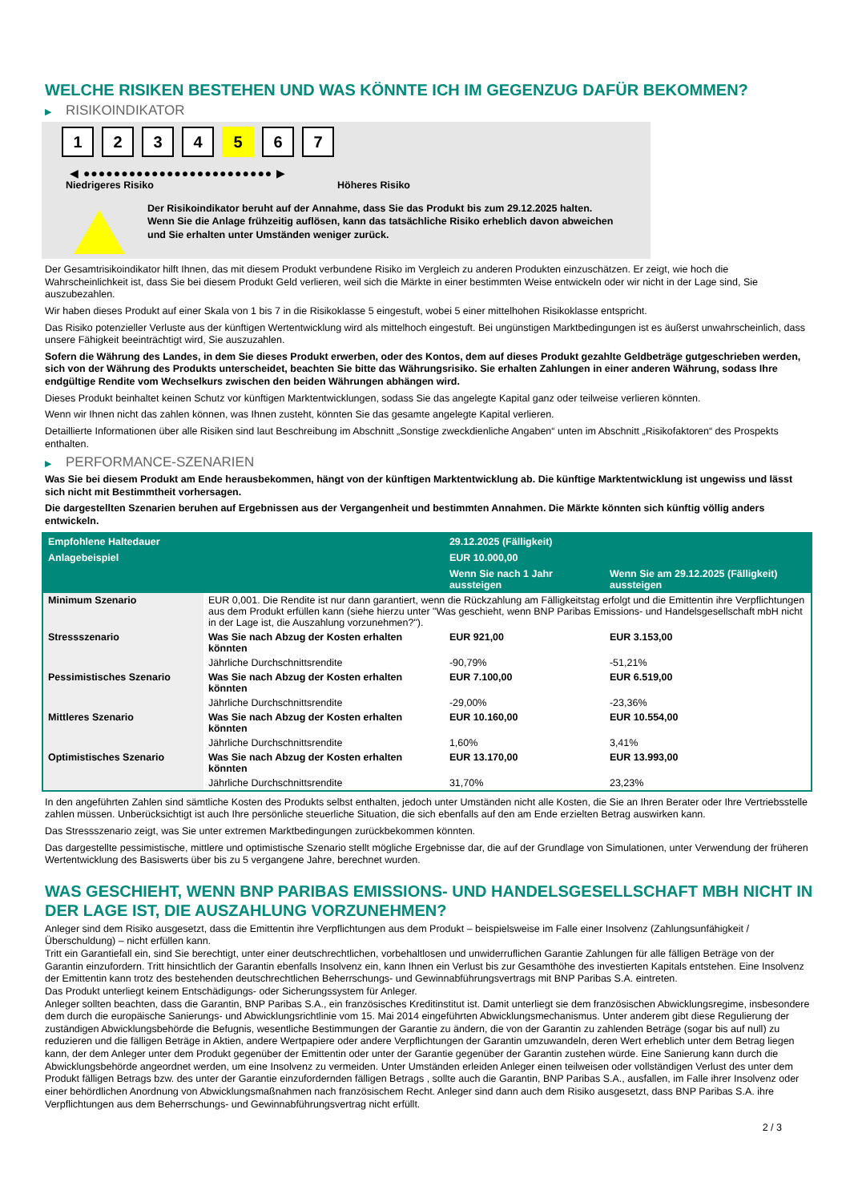WELCHE RISIKEN BESTEHEN UND WAS KÖNNTE ICH IM GEGENZUG DAFÜR BEKOMMEN?
▶ RISIKOINDIKATOR
1 2 3 4 5 6 7
◀ ●●●●●●●●●●●●●●●●●●●●●●●●● ▶
Niedrigeres Risiko Höheres Risiko
Der Risikoindikator beruht auf der Annahme, dass Sie das Produkt bis zum 29.12.2025 halten.
Wenn Sie die Anlage frühzeitig auflösen, kann das tatsächliche Risiko erheblich davon abweichen und Sie erhalten unter Umständen weniger zurück.
Der Gesamtrisikoindikator hilft Ihnen, das mit diesem Produkt verbundene Risiko im Vergleich zu anderen Produkten einzuschätzen. Er zeigt, wie hoch die Wahrscheinlichkeit ist, dass Sie bei diesem Produkt Geld verlieren, weil sich die Märkte in einer bestimmten Weise entwickeln oder wir nicht in der Lage sind, Sie auszubezahlen.
Wir haben dieses Produkt auf einer Skala von 1 bis 7 in die Risikoklasse 5 eingestuft, wobei 5 einer mittelhohen Risikoklasse entspricht.
Das Risiko potenzieller Verluste aus der künftigen Wertentwicklung wird als mittelhoch eingestuft. Bei ungünstigen Marktbedingungen ist es äußerst unwahrscheinlich, dass unsere Fähigkeit beeinträchtigt wird, Sie auszuzahlen.
Sofern die Währung des Landes, in dem Sie dieses Produkt erwerben, oder des Kontos, dem auf dieses Produkt gezahlte Geldbeträge gutgeschrieben werden, sich von der Währung des Produkts unterscheidet, beachten Sie bitte das Währungsrisiko. Sie erhalten Zahlungen in einer anderen Währung, sodass Ihre endgültige Rendite vom Wechselkurs zwischen den beiden Währungen abhängen wird.
Dieses Produkt beinhaltet keinen Schutz vor künftigen Marktentwicklungen, sodass Sie das angelegte Kapital ganz oder teilweise verlieren könnten.
Wenn wir Ihnen nicht das zahlen können, was Ihnen zusteht, könnten Sie das gesamte angelegte Kapital verlieren.
Detaillierte Informationen über alle Risiken sind laut Beschreibung im Abschnitt „Sonstige zweckdienliche Angaben“ unten im Abschnitt „Risikofaktoren“ des Prospekts enthalten.
▶ PERFORMANCE-SZENARIEN
Was Sie bei diesem Produkt am Ende herausbekommen, hängt von der künftigen Marktentwicklung ab. Die künftige Marktentwicklung ist ungewiss und lässt sich nicht mit Bestimmtheit vorhersagen.
Die dargestellten Szenarien beruhen auf Ergebnissen aus der Vergangenheit und bestimmten Annahmen. Die Märkte könnten sich künftig völlig anders entwickeln.
| Empfohlene Haltedauer | | 29.12.2025 (Fälligkeit) | |
| --- | --- | --- | --- |
| Anlagebeispiel | | EUR 10.000,00 | |
| | | Wenn Sie nach 1 Jahr aussteigen | Wenn Sie am 29.12.2025 (Fälligkeit) aussteigen |
| Minimum Szenario | EUR 0,001. Die Rendite ist nur dann garantiert, wenn die Rückzahlung am Fälligkeitstag erfolgt und die Emittentin ihre Verpflichtungen aus dem Produkt erfüllen kann (siehe hierzu unter "Was geschieht, wenn BNP Paribas Emissions- und Handelsgesellschaft mbH nicht in der Lage ist, die Auszahlung vorzunehmen?"). | | |
| Stressszenario | Was Sie nach Abzug der Kosten erhalten könnten | EUR 921,00 | EUR 3.153,00 |
| | Jährliche Durchschnittsrendite | -90,79% | -51,21% |
| Pessimistisches Szenario | Was Sie nach Abzug der Kosten erhalten könnten | EUR 7.100,00 | EUR 6.519,00 |
| | Jährliche Durchschnittsrendite | -29,00% | -23,36% |
| Mittleres Szenario | Was Sie nach Abzug der Kosten erhalten könnten | EUR 10.160,00 | EUR 10.554,00 |
| | Jährliche Durchschnittsrendite | 1,60% | 3,41% |
| Optimistisches Szenario | Was Sie nach Abzug der Kosten erhalten könnten | EUR 13.170,00 | EUR 13.993,00 |
| | Jährliche Durchschnittsrendite | 31,70% | 23,23% |
In den angeführten Zahlen sind sämtliche Kosten des Produkts selbst enthalten, jedoch unter Umständen nicht alle Kosten, die Sie an Ihren Berater oder Ihre Vertriebsstelle zahlen müssen. Unberücksichtigt ist auch Ihre persönliche steuerliche Situation, die sich ebenfalls auf den am Ende erzielten Betrag auswirken kann.
Das Stressszenario zeigt, was Sie unter extremen Marktbedingungen zurückbekommen könnten.
Das dargestellte pessimistische, mittlere und optimistische Szenario stellt mögliche Ergebnisse dar, die auf der Grundlage von Simulationen, unter Verwendung der früheren Wertentwicklung des Basiswerts über bis zu 5 vergangene Jahre, berechnet wurden.
WAS GESCHIEHT, WENN BNP PARIBAS EMISSIONS- UND HANDELSGESELLSCHAFT MBH NICHT IN DER LAGE IST, DIE AUSZAHLUNG VORZUNEHMEN?
Anleger sind dem Risiko ausgesetzt, dass die Emittentin ihre Verpflichtungen aus dem Produkt – beispielsweise im Falle einer Insolvenz (Zahlungsunfähigkeit / Überschuldung) – nicht erfüllen kann.
Tritt ein Garantiefall ein, sind Sie berechtigt, unter einer deutschrechtlichen, vorbehaltlosen und unwiderruflichen Garantie Zahlungen für alle fälligen Beträge von der Garantin einzufordern. Tritt hinsichtlich der Garantin ebenfalls Insolvenz ein, kann Ihnen ein Verlust bis zur Gesamthöhe des investierten Kapitals entstehen. Eine Insolvenz der Emittentin kann trotz des bestehenden deutschrechtlichen Beherrschungs- und Gewinnabführungsvertrags mit BNP Paribas S.A. eintreten.
Das Produkt unterliegt keinem Entschädigungs- oder Sicherungssystem für Anleger.
Anleger sollten beachten, dass die Garantin, BNP Paribas S.A., ein französisches Kreditinstitut ist. Damit unterliegt sie dem französischen Abwicklungsregime, insbesondere dem durch die europäische Sanierungs- und Abwicklungsrichtlinie vom 15. Mai 2014 eingeführten Abwicklungsmechanismus. Unter anderem gibt diese Regulierung der zuständigen Abwicklungsbehörde die Befugnis, wesentliche Bestimmungen der Garantie zu ändern, die von der Garantin zu zahlenden Beträge (sogar bis auf null) zu reduzieren und die fälligen Beträge in Aktien, andere Wertpapiere oder andere Verpflichtungen der Garantin umzuwandeln, deren Wert erheblich unter dem Betrag liegen kann, der dem Anleger unter dem Produkt gegenüber der Emittentin oder unter der Garantie gegenüber der Garantin zustehen würde. Eine Sanierung kann durch die Abwicklungsbehörde angeordnet werden, um eine Insolvenz zu vermeiden. Unter Umständen erleiden Anleger einen teilweisen oder vollständigen Verlust des unter dem Produkt fälligen Betrags bzw. des unter der Garantie einzufordernden fälligen Betrags , sollte auch die Garantin, BNP Paribas S.A., ausfallen, im Falle ihrer Insolvenz oder einer behördlichen Anordnung von Abwicklungsmaßnahmen nach französischem Recht. Anleger sind dann auch dem Risiko ausgesetzt, dass BNP Paribas S.A. ihre Verpflichtungen aus dem Beherrschungs- und Gewinnabführungsvertrag nicht erfüllt.
2 / 3